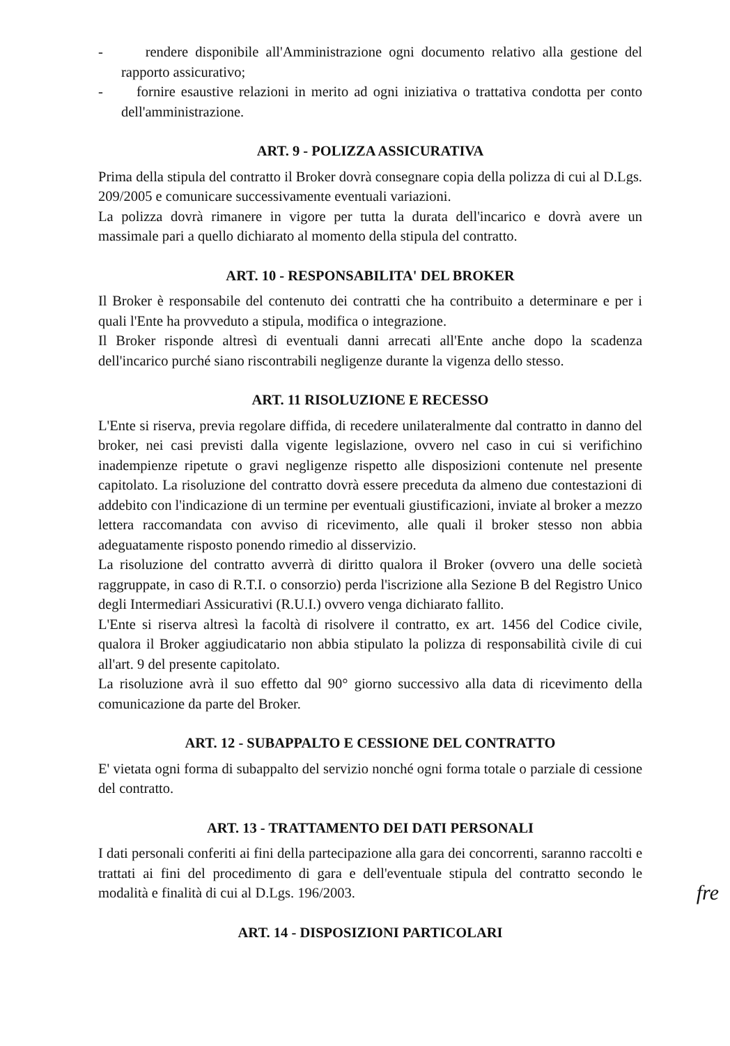- rendere disponibile all'Amministrazione ogni documento relativo alla gestione del rapporto assicurativo;
- fornire esaustive relazioni in merito ad ogni iniziativa o trattativa condotta per conto dell'amministrazione.
ART. 9 - POLIZZA ASSICURATIVA
Prima della stipula del contratto il Broker dovrà consegnare copia della polizza di cui al D.Lgs. 209/2005 e comunicare successivamente eventuali variazioni.
La polizza dovrà rimanere in vigore per tutta la durata dell'incarico e dovrà avere un massimale pari a quello dichiarato al momento della stipula del contratto.
ART. 10 - RESPONSABILITA' DEL BROKER
Il Broker è responsabile del contenuto dei contratti che ha contribuito a determinare e per i quali l'Ente ha provveduto a stipula, modifica o integrazione.
Il Broker risponde altresì di eventuali danni arrecati all'Ente anche dopo la scadenza dell'incarico purché siano riscontrabili negligenze durante la vigenza dello stesso.
ART. 11 RISOLUZIONE E RECESSO
L'Ente si riserva, previa regolare diffida, di recedere unilateralmente dal contratto in danno del broker, nei casi previsti dalla vigente legislazione, ovvero nel caso in cui si verifichino inadempienze ripetute o gravi negligenze rispetto alle disposizioni contenute nel presente capitolato. La risoluzione del contratto dovrà essere preceduta da almeno due contestazioni di addebito con l'indicazione di un termine per eventuali giustificazioni, inviate al broker a mezzo lettera raccomandata con avviso di ricevimento, alle quali il broker stesso non abbia adeguatamente risposto ponendo rimedio al disservizio.
La risoluzione del contratto avverrà di diritto qualora il Broker (ovvero una delle società raggruppate, in caso di R.T.I. o consorzio) perda l'iscrizione alla Sezione B del Registro Unico degli Intermediari Assicurativi (R.U.I.) ovvero venga dichiarato fallito.
L'Ente si riserva altresì la facoltà di risolvere il contratto, ex art. 1456 del Codice civile, qualora il Broker aggiudicatario non abbia stipulato la polizza di responsabilità civile di cui all'art. 9 del presente capitolato.
La risoluzione avrà il suo effetto dal 90° giorno successivo alla data di ricevimento della comunicazione da parte del Broker.
ART. 12 - SUBAPPALTO E CESSIONE DEL CONTRATTO
E' vietata ogni forma di subappalto del servizio nonché ogni forma totale o parziale di cessione del contratto.
ART. 13 - TRATTAMENTO DEI DATI PERSONALI
I dati personali conferiti ai fini della partecipazione alla gara dei concorrenti, saranno raccolti e trattati ai fini del procedimento di gara e dell'eventuale stipula del contratto secondo le modalità e finalità di cui al D.Lgs. 196/2003.
fre
ART. 14 - DISPOSIZIONI PARTICOLARI